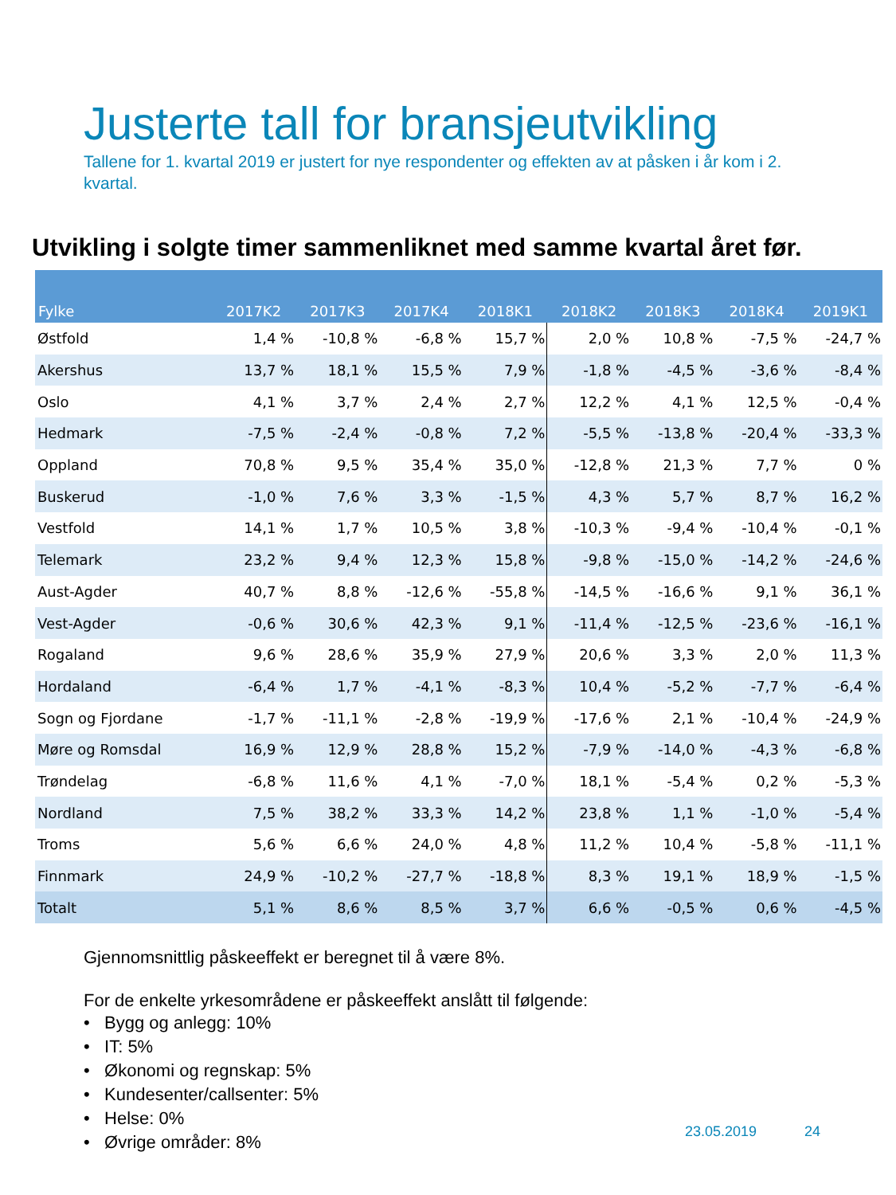Justerte tall for bransjeutvikling
Tallene for 1. kvartal 2019 er justert for nye respondenter og effekten av at påsken i år kom i 2. kvartal.
Utvikling i solgte timer sammenliknet med samme kvartal året før.
| Fylke | 2017K2 | 2017K3 | 2017K4 | 2018K1 | 2018K2 | 2018K3 | 2018K4 | 2019K1 |
| --- | --- | --- | --- | --- | --- | --- | --- | --- |
| Østfold | 1,4 % | -10,8 % | -6,8 % | 15,7 % | 2,0 % | 10,8 % | -7,5 % | -24,7 % |
| Akershus | 13,7 % | 18,1 % | 15,5 % | 7,9 % | -1,8 % | -4,5 % | -3,6 % | -8,4 % |
| Oslo | 4,1 % | 3,7 % | 2,4 % | 2,7 % | 12,2 % | 4,1 % | 12,5 % | -0,4 % |
| Hedmark | -7,5 % | -2,4 % | -0,8 % | 7,2 % | -5,5 % | -13,8 % | -20,4 % | -33,3 % |
| Oppland | 70,8 % | 9,5 % | 35,4 % | 35,0 % | -12,8 % | 21,3 % | 7,7 % | 0 % |
| Buskerud | -1,0 % | 7,6 % | 3,3 % | -1,5 % | 4,3 % | 5,7 % | 8,7 % | 16,2 % |
| Vestfold | 14,1 % | 1,7 % | 10,5 % | 3,8 % | -10,3 % | -9,4 % | -10,4 % | -0,1 % |
| Telemark | 23,2 % | 9,4 % | 12,3 % | 15,8 % | -9,8 % | -15,0 % | -14,2 % | -24,6 % |
| Aust-Agder | 40,7 % | 8,8 % | -12,6 % | -55,8 % | -14,5 % | -16,6 % | 9,1 % | 36,1 % |
| Vest-Agder | -0,6 % | 30,6 % | 42,3 % | 9,1 % | -11,4 % | -12,5 % | -23,6 % | -16,1 % |
| Rogaland | 9,6 % | 28,6 % | 35,9 % | 27,9 % | 20,6 % | 3,3 % | 2,0 % | 11,3 % |
| Hordaland | -6,4 % | 1,7 % | -4,1 % | -8,3 % | 10,4 % | -5,2 % | -7,7 % | -6,4 % |
| Sogn og Fjordane | -1,7 % | -11,1 % | -2,8 % | -19,9 % | -17,6 % | 2,1 % | -10,4 % | -24,9 % |
| Møre og Romsdal | 16,9 % | 12,9 % | 28,8 % | 15,2 % | -7,9 % | -14,0 % | -4,3 % | -6,8 % |
| Trøndelag | -6,8 % | 11,6 % | 4,1 % | -7,0 % | 18,1 % | -5,4 % | 0,2 % | -5,3 % |
| Nordland | 7,5 % | 38,2 % | 33,3 % | 14,2 % | 23,8 % | 1,1 % | -1,0 % | -5,4 % |
| Troms | 5,6 % | 6,6 % | 24,0 % | 4,8 % | 11,2 % | 10,4 % | -5,8 % | -11,1 % |
| Finnmark | 24,9 % | -10,2 % | -27,7 % | -18,8 % | 8,3 % | 19,1 % | 18,9 % | -1,5 % |
| Totalt | 5,1 % | 8,6 % | 8,5 % | 3,7 % | 6,6 % | -0,5 % | 0,6 % | -4,5 % |
Gjennomsnittlig påskeeffekt er beregnet til å være 8%.
For de enkelte yrkesområdene er påskeeffekt anslått til følgende:
• Bygg og anlegg: 10%
• IT: 5%
• Økonomi og regnskap: 5%
• Kundesenter/callsenter: 5%
• Helse: 0%
• Øvrige områder: 8%
23.05.2019 24